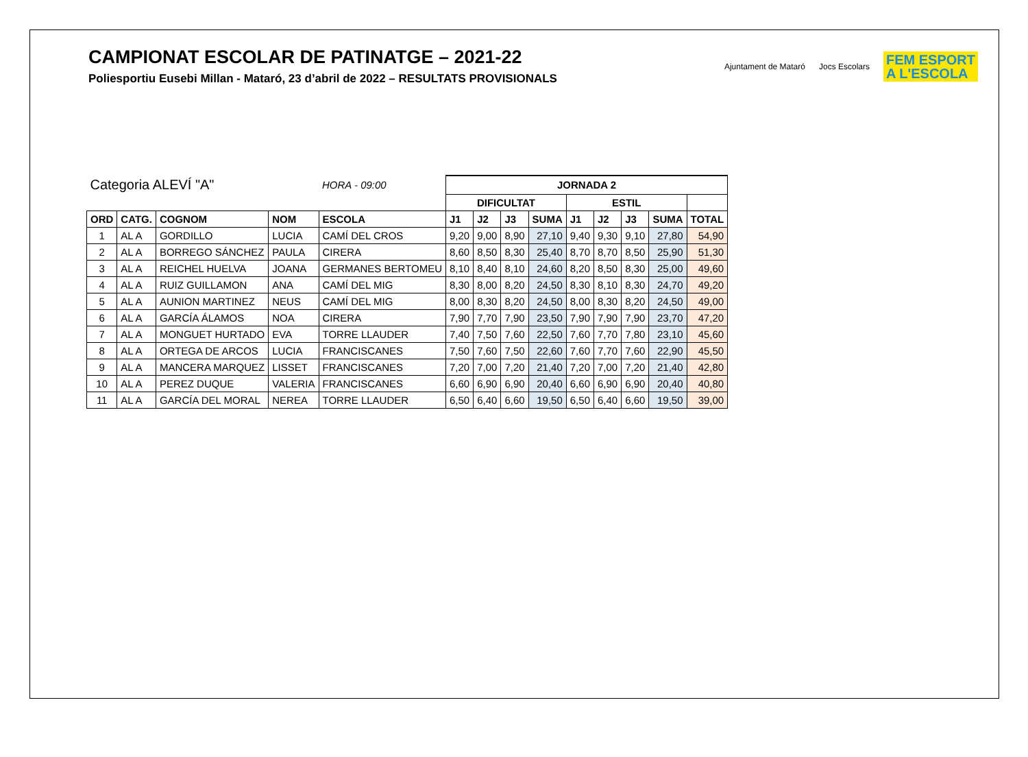CAMPIONAT ESCOLAR DE PATINATGE – 2021-22
Poliesportiu Eusebi Millan - Mataró, 23 d’abril de 2022 – RESULTATS PROVISIONALS
Ajuntament de Mataró Jocs Escolars
FEM ESPORT
A L'ESCOLA
| Categoria ALEVÍ "A" | | | | HORA - 09:00 | JORNADA 2 | | | | | | | | |
| | | | | | DIFICULTAT | | | | ESTIL | | | | |
| ORD | CATG. | COGNOM | NOM | ESCOLA | J1 | J2 | J3 | SUMA | J1 | J2 | J3 | SUMA | TOTAL |
| 1 | AL A | GORDILLO | LUCIA | CAMÍ DEL CROS | 9,20 | 9,00 | 8,90 | 27,10 | 9,40 | 9,30 | 9,10 | 27,80 | 54,90 |
| 2 | AL A | BORREGO SÁNCHEZ | PAULA | CIRERA | 8,60 | 8,50 | 8,30 | 25,40 | 8,70 | 8,70 | 8,50 | 25,90 | 51,30 |
| 3 | AL A | REICHEL HUELVA | JOANA | GERMANES BERTOMEU | 8,10 | 8,40 | 8,10 | 24,60 | 8,20 | 8,50 | 8,30 | 25,00 | 49,60 |
| 4 | AL A | RUIZ GUILLAMON | ANA | CAMÍ DEL MIG | 8,30 | 8,00 | 8,20 | 24,50 | 8,30 | 8,10 | 8,30 | 24,70 | 49,20 |
| 5 | AL A | AUNION MARTINEZ | NEUS | CAMÍ DEL MIG | 8,00 | 8,30 | 8,20 | 24,50 | 8,00 | 8,30 | 8,20 | 24,50 | 49,00 |
| 6 | AL A | GARCÍA ÁLAMOS | NOA | CIRERA | 7,90 | 7,70 | 7,90 | 23,50 | 7,90 | 7,90 | 7,90 | 23,70 | 47,20 |
| 7 | AL A | MONGUET HURTADO | EVA | TORRE LLAUDER | 7,40 | 7,50 | 7,60 | 22,50 | 7,60 | 7,70 | 7,80 | 23,10 | 45,60 |
| 8 | AL A | ORTEGA DE ARCOS | LUCIA | FRANCISCANES | 7,50 | 7,60 | 7,50 | 22,60 | 7,60 | 7,70 | 7,60 | 22,90 | 45,50 |
| 9 | AL A | MANCERA MARQUEZ | LISSET | FRANCISCANES | 7,20 | 7,00 | 7,20 | 21,40 | 7,20 | 7,00 | 7,20 | 21,40 | 42,80 |
| 10 | AL A | PEREZ DUQUE | VALERIA | FRANCISCANES | 6,60 | 6,90 | 6,90 | 20,40 | 6,60 | 6,90 | 6,90 | 20,40 | 40,80 |
| 11 | AL A | GARCÍA DEL MORAL | NEREA | TORRE LLAUDER | 6,50 | 6,40 | 6,60 | 19,50 | 6,50 | 6,40 | 6,60 | 19,50 | 39,00 |